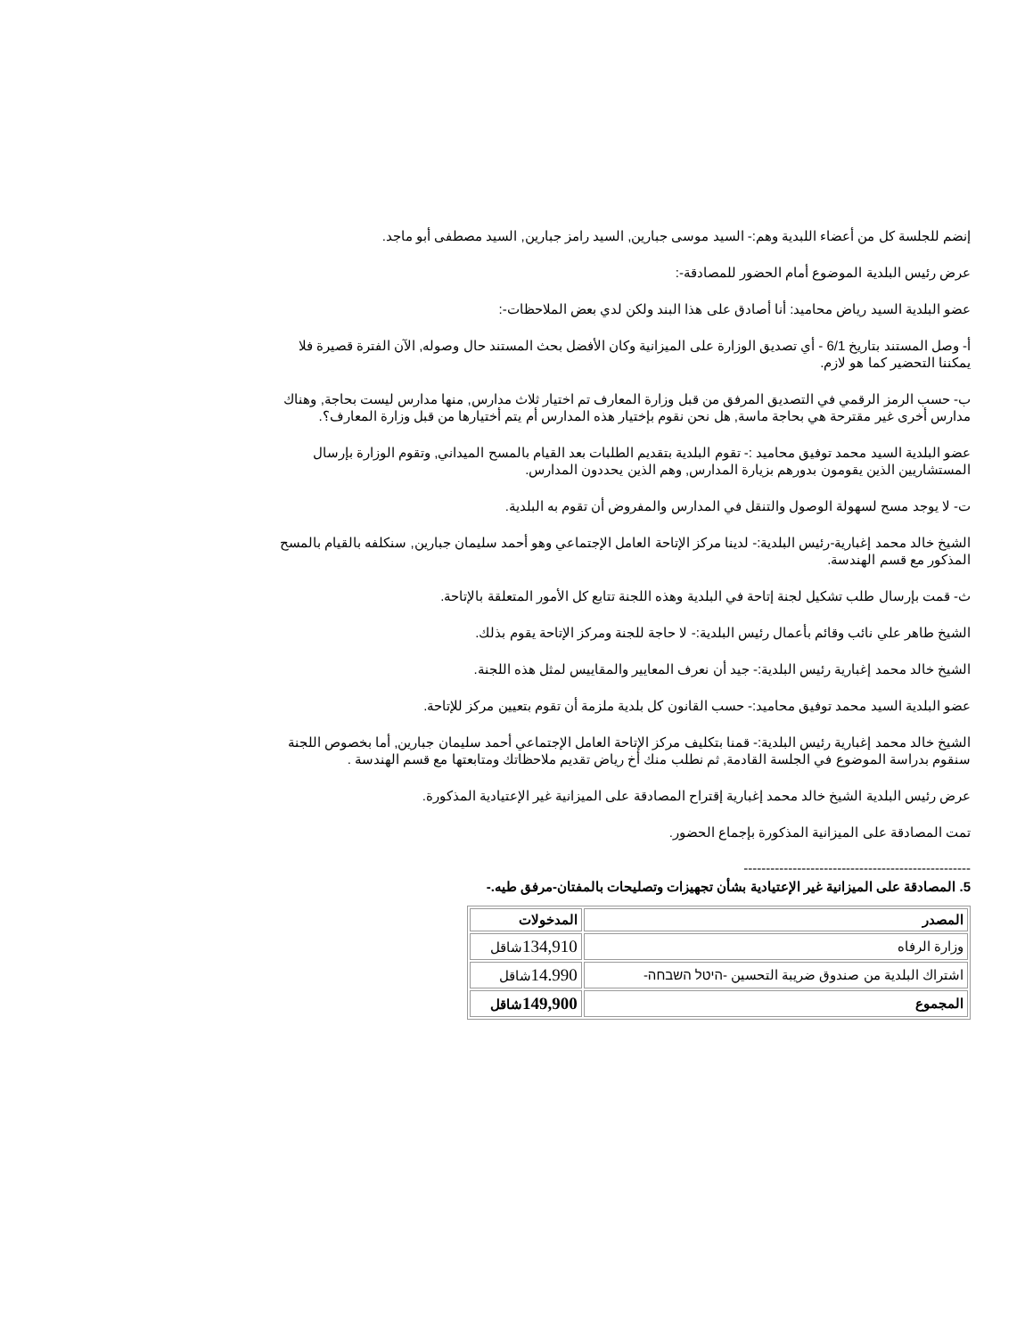إنضم للجلسة كل من أعضاء اللبدية وهم:- السيد موسى جبارين, السيد رامز جبارين, السيد مصطفى أبو ماجد.
عرض رئيس البلدية الموضوع أمام الحضور للمصادقة-:
عضو البلدية السيد رياض محاميد: أنا أصادق على هذا البند ولكن لدي بعض الملاحظات-:
أ- وصل المستند بتاريخ 6/1 - أي تصديق الوزارة على الميزانية وكان الأفضل بحث المستند حال وصوله, الآن الفترة قصيرة فلا يمكننا التحضير كما هو لازم.
ب- حسب الرمز الرقمي في التصديق المرفق من قبل وزارة المعارف تم اختيار ثلاث مدارس, منها مدارس ليست بحاجة, وهناك مدارس أخرى غير مقترحة هي بحاجة ماسة, هل نحن نقوم بإختيار هذه المدارس أم يتم أختيارها من قبل وزارة المعارف؟.
عضو البلدية السيد محمد توفيق محاميد :- تقوم البلدية بتقديم الطلبات بعد القيام بالمسح الميداني, وتقوم الوزارة بإرسال المستشاريين الذين يقومون بدورهم بزيارة المدارس, وهم الذين يحددون المدارس.
ت- لا يوجد مسح لسهولة الوصول والتنقل في المدارس والمفروض أن تقوم به البلدية.
الشيخ خالد محمد إغبارية-رئيس البلدية:- لدينا مركز الإتاحة العامل الإجتماعي وهو أحمد سليمان جبارين, سنكلفه بالقيام بالمسح المذكور مع قسم الهندسة.
ث- قمت بإرسال طلب تشكيل لجنة إتاحة في البلدية وهذه اللجنة تتابع كل الأمور المتعلقة بالإتاحة.
الشيخ طاهر علي نائب وقائم بأعمال رئيس البلدية:- لا حاجة للجنة ومركز الإتاحة يقوم بذلك.
الشيخ خالد محمد إغبارية رئيس البلدية:- جيد أن نعرف المعايير والمقاييس لمثل هذه اللجنة.
عضو البلدية السيد محمد توفيق محاميد:- حسب القانون كل بلدية ملزمة أن تقوم بتعيين مركز للإتاحة.
الشيخ خالد محمد إغبارية رئيس البلدية:- قمنا بتكليف مركز الإتاحة العامل الإجتماعي أحمد سليمان جبارين, أما بخصوص اللجنة سنقوم بدراسة الموضوع في الجلسة القادمة, ثم نطلب منك أخ رياض تقديم ملاحظاتك ومتابعتها مع قسم الهندسة .
عرض رئيس البلدية الشيخ خالد محمد إغبارية إقتراح المصادقة على الميزانية غير الإعتيادية المذكورة.
تمت المصادقة على الميزانية المذكورة بإجماع الحضور.
---------------------------------------------------
5. المصادقة على الميزانية غير الإعتيادية بشأن تجهيزات وتصليحات بالمفتان-مرفق طيه.-
| المصدر | المدخولات |
| --- | --- |
| وزارة الرفاه | 134,910 شاقل |
| اشتراك البلدية من صندوق ضريبة التحسين -היטל השבחה- | 14.990 شاقل |
| المجموع | 149,900 شاقل |